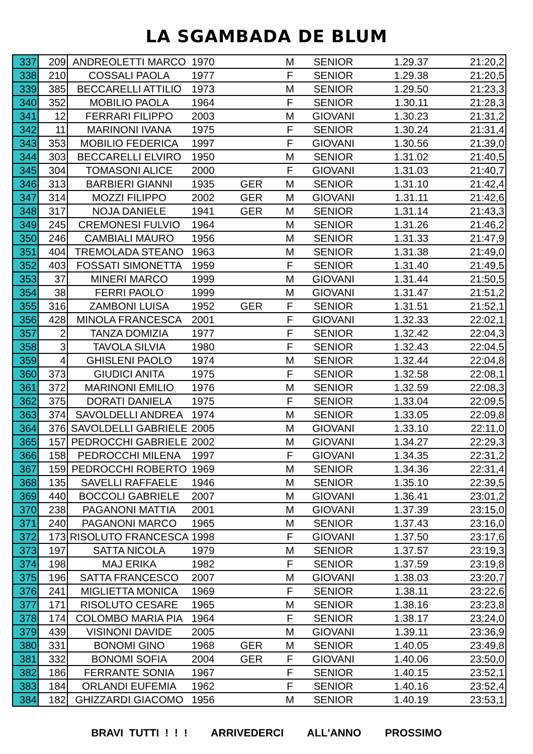LA SGAMBADA DE BLUM
| 337 | 209 | ANDREOLETTI MARCO | 1970 | | M | SENIOR | 1.29.37 | 21:20,2 |
| 338 | 210 | COSSALI PAOLA | 1977 | | F | SENIOR | 1.29.38 | 21:20,5 |
| 339 | 385 | BECCARELLI ATTILIO | 1973 | | M | SENIOR | 1.29.50 | 21:23,3 |
| 340 | 352 | MOBILIO PAOLA | 1964 | | F | SENIOR | 1.30.11 | 21:28,3 |
| 341 | 12 | FERRARI FILIPPO | 2003 | | M | GIOVANI | 1.30.23 | 21:31,2 |
| 342 | 11 | MARINONI IVANA | 1975 | | F | SENIOR | 1.30.24 | 21:31,4 |
| 343 | 353 | MOBILIO FEDERICA | 1997 | | F | GIOVANI | 1.30.56 | 21:39,0 |
| 344 | 303 | BECCARELLI ELVIRO | 1950 | | M | SENIOR | 1.31.02 | 21:40,5 |
| 345 | 304 | TOMASONI ALICE | 2000 | | F | GIOVANI | 1.31.03 | 21:40,7 |
| 346 | 313 | BARBIERI GIANNI | 1935 | GER | M | SENIOR | 1.31.10 | 21:42,4 |
| 347 | 314 | MOZZI FILIPPO | 2002 | GER | M | GIOVANI | 1.31.11 | 21:42,6 |
| 348 | 317 | NOJA DANIELE | 1941 | GER | M | SENIOR | 1.31.14 | 21:43,3 |
| 349 | 245 | CREMONESI FULVIO | 1964 | | M | SENIOR | 1.31.26 | 21:46,2 |
| 350 | 246 | CAMBIALI MAURO | 1956 | | M | SENIOR | 1.31.33 | 21:47,9 |
| 351 | 404 | TREMOLADA STEANO | 1963 | | M | SENIOR | 1.31.38 | 21:49,0 |
| 352 | 403 | FOSSATI SIMONETTA | 1959 | | F | SENIOR | 1.31.40 | 21:49,5 |
| 353 | 37 | MINERI MARCO | 1999 | | M | GIOVANI | 1.31.44 | 21:50,5 |
| 354 | 38 | FERRI PAOLO | 1999 | | M | GIOVANI | 1.31.47 | 21:51,2 |
| 355 | 316 | ZAMBONI LUISA | 1952 | GER | F | SENIOR | 1.31.51 | 21:52,1 |
| 356 | 428 | MINOLA FRANCESCA | 2001 | | F | GIOVANI | 1.32.33 | 22:02,1 |
| 357 | 2 | TANZA DOMIZIA | 1977 | | F | SENIOR | 1.32.42 | 22:04,3 |
| 358 | 3 | TAVOLA SILVIA | 1980 | | F | SENIOR | 1.32.43 | 22:04,5 |
| 359 | 4 | GHISLENI PAOLO | 1974 | | M | SENIOR | 1.32.44 | 22:04,8 |
| 360 | 373 | GIUDICI ANITA | 1975 | | F | SENIOR | 1.32.58 | 22:08,1 |
| 361 | 372 | MARINONI EMILIO | 1976 | | M | SENIOR | 1.32.59 | 22:08,3 |
| 362 | 375 | DORATI DANIELA | 1975 | | F | SENIOR | 1.33.04 | 22:09,5 |
| 363 | 374 | SAVOLDELLI ANDREA | 1974 | | M | SENIOR | 1.33.05 | 22:09,8 |
| 364 | 376 | SAVOLDELLI GABRIELE | 2005 | | M | GIOVANI | 1.33.10 | 22:11,0 |
| 365 | 157 | PEDROCCHI GABRIELE | 2002 | | M | GIOVANI | 1.34.27 | 22:29,3 |
| 366 | 158 | PEDROCCHI MILENA | 1997 | | F | GIOVANI | 1.34.35 | 22:31,2 |
| 367 | 159 | PEDROCCHI ROBERTO | 1969 | | M | SENIOR | 1.34.36 | 22:31,4 |
| 368 | 135 | SAVELLI RAFFAELE | 1946 | | M | SENIOR | 1.35.10 | 22:39,5 |
| 369 | 440 | BOCCOLI GABRIELE | 2007 | | M | GIOVANI | 1.36.41 | 23:01,2 |
| 370 | 238 | PAGANONI MATTIA | 2001 | | M | GIOVANI | 1.37.39 | 23:15,0 |
| 371 | 240 | PAGANONI MARCO | 1965 | | M | SENIOR | 1.37.43 | 23:16,0 |
| 372 | 173 | RISOLUTO FRANCESCA | 1998 | | F | GIOVANI | 1.37.50 | 23:17,6 |
| 373 | 197 | SATTA NICOLA | 1979 | | M | SENIOR | 1.37.57 | 23:19,3 |
| 374 | 198 | MAJ ERIKA | 1982 | | F | SENIOR | 1.37.59 | 23:19,8 |
| 375 | 196 | SATTA FRANCESCO | 2007 | | M | GIOVANI | 1.38.03 | 23:20,7 |
| 376 | 241 | MIGLIETTA MONICA | 1969 | | F | SENIOR | 1.38.11 | 23:22,6 |
| 377 | 171 | RISOLUTO CESARE | 1965 | | M | SENIOR | 1.38.16 | 23:23,8 |
| 378 | 174 | COLOMBO MARIA PIA | 1964 | | F | SENIOR | 1.38.17 | 23:24,0 |
| 379 | 439 | VISINONI DAVIDE | 2005 | | M | GIOVANI | 1.39.11 | 23:36,9 |
| 380 | 331 | BONOMI GINO | 1968 | GER | M | SENIOR | 1.40.05 | 23:49,8 |
| 381 | 332 | BONOMI SOFIA | 2004 | GER | F | GIOVANI | 1.40.06 | 23:50,0 |
| 382 | 186 | FERRANTE SONIA | 1967 | | F | SENIOR | 1.40.15 | 23:52,1 |
| 383 | 184 | ORLANDI EUFEMIA | 1962 | | F | SENIOR | 1.40.16 | 23:52,4 |
| 384 | 182 | GHIZZARDI GIACOMO | 1956 | | M | SENIOR | 1.40.19 | 23:53,1 |
BRAVI TUTTI ! ! ! ARRIVEDERCI ALL'ANNO PROSSIMO